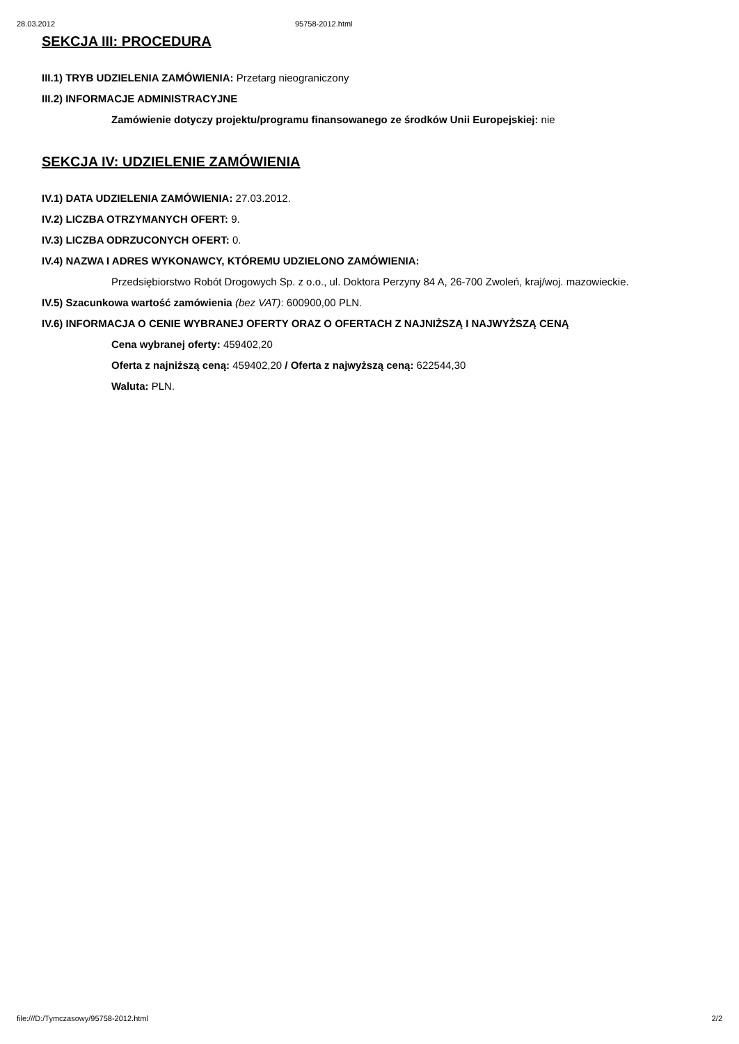28.03.2012 95758-2012.html
SEKCJA III: PROCEDURA
III.1) TRYB UDZIELENIA ZAMÓWIENIA: Przetarg nieograniczony
III.2) INFORMACJE ADMINISTRACYJNE
Zamówienie dotyczy projektu/programu finansowanego ze środków Unii Europejskiej: nie
SEKCJA IV: UDZIELENIE ZAMÓWIENIA
IV.1) DATA UDZIELENIA ZAMÓWIENIA: 27.03.2012.
IV.2) LICZBA OTRZYMANYCH OFERT: 9.
IV.3) LICZBA ODRZUCONYCH OFERT: 0.
IV.4) NAZWA I ADRES WYKONAWCY, KTÓREMU UDZIELONO ZAMÓWIENIA:
Przedsiębiorstwo Robót Drogowych Sp. z o.o., ul. Doktora Perzyny 84 A, 26-700 Zwoleń, kraj/woj. mazowieckie.
IV.5) Szacunkowa wartość zamówienia (bez VAT): 600900,00 PLN.
IV.6) INFORMACJA O CENIE WYBRANEJ OFERTY ORAZ O OFERTACH Z NAJNIŻSZĄ I NAJWYŻSZĄ CENĄ
Cena wybranej oferty: 459402,20
Oferta z najniższą ceną: 459402,20 / Oferta z najwyższą ceną: 622544,30
Waluta: PLN.
file:///D:/Tymczasowy/95758-2012.html 2/2